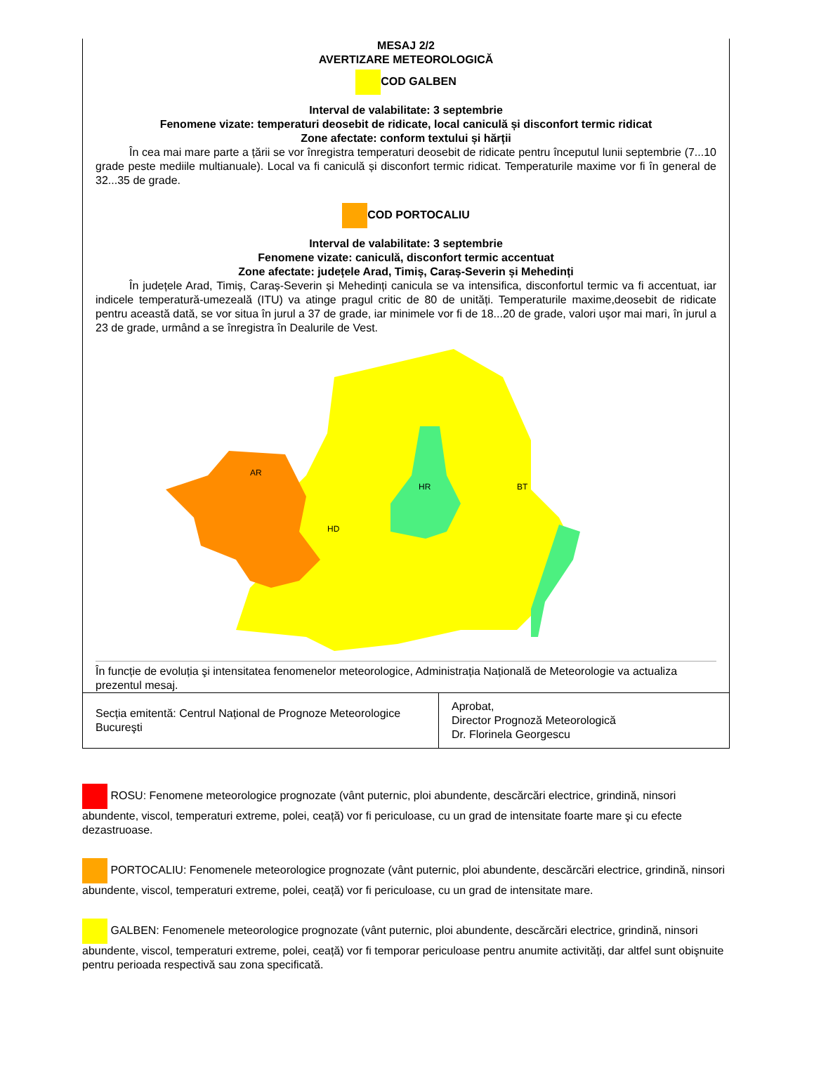MESAJ 2/2
AVERTIZARE METEOROLOGICĂ
COD GALBEN
Interval de valabilitate: 3 septembrie
Fenomene vizate: temperaturi deosebit de ridicate, local caniculă și disconfort termic ridicat
Zone afectate: conform textului și hărții
În cea mai mare parte a țării se vor înregistra temperaturi deosebit de ridicate pentru începutul lunii septembrie (7...10 grade peste mediile multianuale). Local va fi caniculă și disconfort termic ridicat. Temperaturile maxime vor fi în general de 32...35 de grade.
COD PORTOCALIU
Interval de valabilitate: 3 septembrie
Fenomene vizate: caniculă, disconfort termic accentuat
Zone afectate: județele Arad, Timiș, Caraș-Severin și Mehedinți
În județele Arad, Timiș, Caraș-Severin și Mehedinți canicula se va intensifica, disconfortul termic va fi accentuat, iar indicele temperatură-umezeală (ITU) va atinge pragul critic de 80 de unități. Temperaturile maxime,deosebit de ridicate pentru această dată, se vor situa în jurul a 37 de grade, iar minimele vor fi de 18...20 de grade, valori ușor mai mari, în jurul a 23 de grade, urmând a se înregistra în Dealurile de Vest.
HD
AR
HR
BT
În funcție de evoluția şi intensitatea fenomenelor meteorologice, Administrația Națională de Meteorologie va actualiza prezentul mesaj.
| Secția emitentă: Centrul Național de Prognoze Meteorologice Bucureşti | Aprobat, Director Prognoză Meteorologică Dr. Florinela Georgescu |
ROSU: Fenomene meteorologice prognozate (vânt puternic, ploi abundente, descărcări electrice, grindină, ninsori abundente, viscol, temperaturi extreme, polei, ceață) vor fi periculoase, cu un grad de intensitate foarte mare şi cu efecte dezastruoase.
PORTOCALIU: Fenomenele meteorologice prognozate (vânt puternic, ploi abundente, descărcări electrice, grindină, ninsori abundente, viscol, temperaturi extreme, polei, ceață) vor fi periculoase, cu un grad de intensitate mare.
GALBEN: Fenomenele meteorologice prognozate (vânt puternic, ploi abundente, descărcări electrice, grindină, ninsori abundente, viscol, temperaturi extreme, polei, ceață) vor fi temporar periculoase pentru anumite activități, dar altfel sunt obişnuite pentru perioada respectivă sau zona specificată.